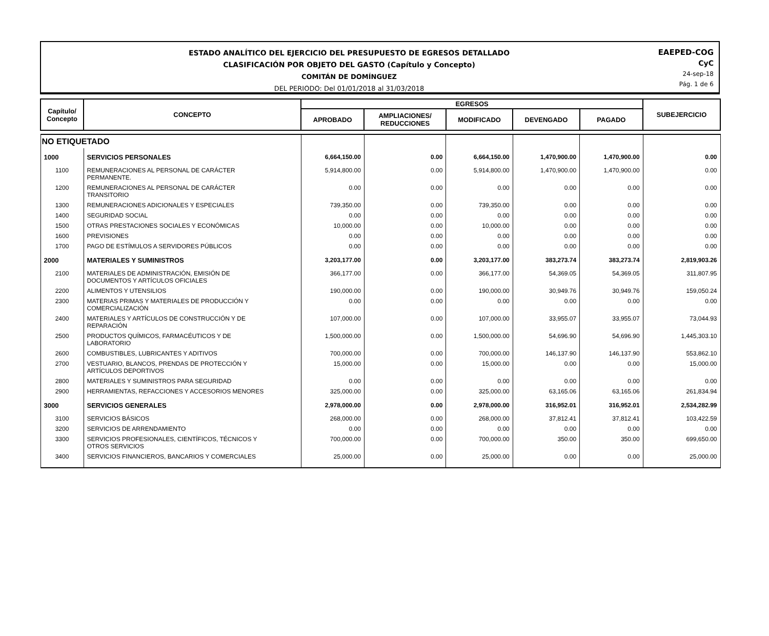ESTADO ANALÍTICO DEL EJERCICIO DEL PRESUPUESTO DE EGRESOS DETALLADO
CLASIFICACIÓN POR OBJETO DEL GASTO (Capítulo y Concepto)
COMITÁN DE DOMÍNGUEZ
DEL PERIODO: Del 01/01/2018 al 31/03/2018
EAEPED-COG
CyC
24-sep-18
Pág. 1 de 6
| Capítulo/ Concepto | CONCEPTO | EGRESOS | | | | | SUBEJERCICIO |
| --- | --- | --- | --- | --- | --- | --- | --- |
| | | APROBADO | AMPLIACIONES/ REDUCCIONES | MODIFICADO | DEVENGADO | PAGADO | |
| NO ETIQUETADO | | | | | | | |
| 1000 | SERVICIOS PERSONALES | 6,664,150.00 | 0.00 | 6,664,150.00 | 1,470,900.00 | 1,470,900.00 | 0.00 |
| 1100 | REMUNERACIONES AL PERSONAL DE CARÁCTER PERMANENTE. | 5,914,800.00 | 0.00 | 5,914,800.00 | 1,470,900.00 | 1,470,900.00 | 0.00 |
| 1200 | REMUNERACIONES AL PERSONAL DE CARÁCTER TRANSITORIO | 0.00 | 0.00 | 0.00 | 0.00 | 0.00 | 0.00 |
| 1300 | REMUNERACIONES ADICIONALES Y ESPECIALES | 739,350.00 | 0.00 | 739,350.00 | 0.00 | 0.00 | 0.00 |
| 1400 | SEGURIDAD SOCIAL | 0.00 | 0.00 | 0.00 | 0.00 | 0.00 | 0.00 |
| 1500 | OTRAS PRESTACIONES SOCIALES Y ECONÓMICAS | 10,000.00 | 0.00 | 10,000.00 | 0.00 | 0.00 | 0.00 |
| 1600 | PREVISIONES | 0.00 | 0.00 | 0.00 | 0.00 | 0.00 | 0.00 |
| 1700 | PAGO DE ESTÍMULOS A SERVIDORES PÚBLICOS | 0.00 | 0.00 | 0.00 | 0.00 | 0.00 | 0.00 |
| 2000 | MATERIALES Y SUMINISTROS | 3,203,177.00 | 0.00 | 3,203,177.00 | 383,273.74 | 383,273.74 | 2,819,903.26 |
| 2100 | MATERIALES DE ADMINISTRACIÓN, EMISIÓN DE DOCUMENTOS Y ARTÍCULOS OFICIALES | 366,177.00 | 0.00 | 366,177.00 | 54,369.05 | 54,369.05 | 311,807.95 |
| 2200 | ALIMENTOS Y UTENSILIOS | 190,000.00 | 0.00 | 190,000.00 | 30,949.76 | 30,949.76 | 159,050.24 |
| 2300 | MATERIAS PRIMAS Y MATERIALES DE PRODUCCIÓN Y COMERCIALIZACIÓN | 0.00 | 0.00 | 0.00 | 0.00 | 0.00 | 0.00 |
| 2400 | MATERIALES Y ARTÍCULOS DE CONSTRUCCIÓN Y DE REPARACIÓN | 107,000.00 | 0.00 | 107,000.00 | 33,955.07 | 33,955.07 | 73,044.93 |
| 2500 | PRODUCTOS QUÍMICOS, FARMACÉUTICOS Y DE LABORATORIO | 1,500,000.00 | 0.00 | 1,500,000.00 | 54,696.90 | 54,696.90 | 1,445,303.10 |
| 2600 | COMBUSTIBLES, LUBRICANTES Y ADITIVOS | 700,000.00 | 0.00 | 700,000.00 | 146,137.90 | 146,137.90 | 553,862.10 |
| 2700 | VESTUARIO, BLANCOS, PRENDAS DE PROTECCIÓN Y ARTÍCULOS DEPORTIVOS | 15,000.00 | 0.00 | 15,000.00 | 0.00 | 0.00 | 15,000.00 |
| 2800 | MATERIALES Y SUMINISTROS PARA SEGURIDAD | 0.00 | 0.00 | 0.00 | 0.00 | 0.00 | 0.00 |
| 2900 | HERRAMIENTAS, REFACCIONES Y ACCESORIOS MENORES | 325,000.00 | 0.00 | 325,000.00 | 63,165.06 | 63,165.06 | 261,834.94 |
| 3000 | SERVICIOS GENERALES | 2,978,000.00 | 0.00 | 2,978,000.00 | 316,952.01 | 316,952.01 | 2,534,282.99 |
| 3100 | SERVICIOS BÁSICOS | 268,000.00 | 0.00 | 268,000.00 | 37,812.41 | 37,812.41 | 103,422.59 |
| 3200 | SERVICIOS DE ARRENDAMIENTO | 0.00 | 0.00 | 0.00 | 0.00 | 0.00 | 0.00 |
| 3300 | SERVICIOS PROFESIONALES, CIENTÍFICOS, TÉCNICOS Y OTROS SERVICIOS | 700,000.00 | 0.00 | 700,000.00 | 350.00 | 350.00 | 699,650.00 |
| 3400 | SERVICIOS FINANCIEROS, BANCARIOS Y COMERCIALES | 25,000.00 | 0.00 | 25,000.00 | 0.00 | 0.00 | 25,000.00 |